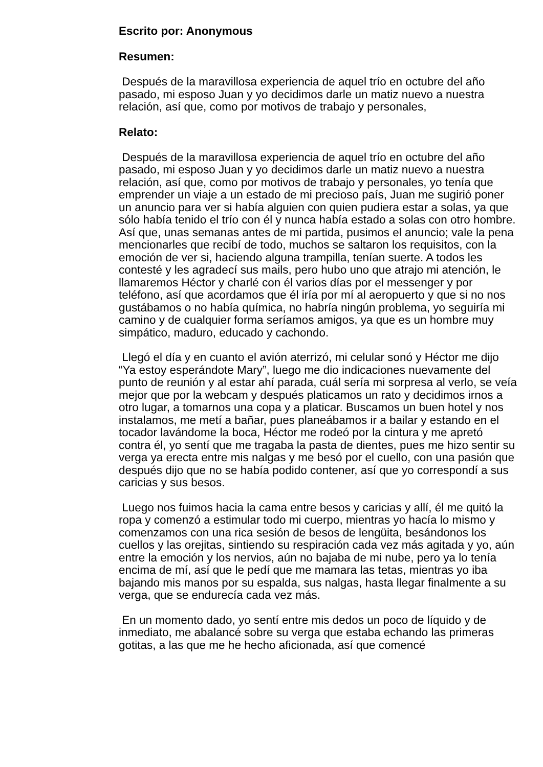Escrito por: Anonymous
Resumen:
Después de la maravillosa experiencia de aquel trío en octubre del año pasado, mi esposo Juan y yo decidimos darle un matiz nuevo a nuestra relación, así que, como por motivos de trabajo y personales,
Relato:
Después de la maravillosa experiencia de aquel trío en octubre del año pasado, mi esposo Juan y yo decidimos darle un matiz nuevo a nuestra relación, así que, como por motivos de trabajo y personales, yo tenía que emprender un viaje a un estado de mi precioso país, Juan me sugirió poner un anuncio para ver si había alguien con quien pudiera estar a solas, ya que sólo había tenido el trío con él y nunca había estado a solas con otro hombre. Así que, unas semanas antes de mi partida, pusimos el anuncio; vale la pena mencionarles que recibí de todo, muchos se saltaron los requisitos, con la emoción de ver si, haciendo alguna trampilla, tenían suerte. A todos les contesté y les agradecí sus mails, pero hubo uno que atrajo mi atención, le llamaremos Héctor y charlé con él varios días por el messenger y por teléfono, así que acordamos que él iría por mí al aeropuerto y que si no nos gustábamos o no había química, no habría ningún problema, yo seguiría mi camino y de cualquier forma seríamos amigos, ya que es un hombre muy simpático, maduro, educado y cachondo.
Llegó el día y en cuanto el avión aterrizó, mi celular sonó y Héctor me dijo “Ya estoy esperándote Mary”, luego me dio indicaciones nuevamente del punto de reunión y al estar ahí parada, cuál sería mi sorpresa al verlo, se veía mejor que por la webcam y después platicamos un rato y decidimos irnos a otro lugar, a tomarnos una copa y a platicar. Buscamos un buen hotel y nos instalamos, me metí a bañar, pues planeábamos ir a bailar y estando en el tocador lavándome la boca, Héctor me rodeó por la cintura y me apretó contra él, yo sentí que me tragaba la pasta de dientes, pues me hizo sentir su verga ya erecta entre mis nalgas y me besó por el cuello, con una pasión que después dijo que no se había podido contener, así que yo correspondí a sus caricias y sus besos.
Luego nos fuimos hacia la cama entre besos y caricias y allí, él me quitó la ropa y comenzó a estimular todo mi cuerpo, mientras yo hacía lo mismo y comenzamos con una rica sesión de besos de lengüita, besándonos los cuellos y las orejitas, sintiendo su respiración cada vez más agitada y yo, aún entre la emoción y los nervios, aún no bajaba de mi nube, pero ya lo tenía encima de mí, así que le pedí que me mamara las tetas, mientras yo iba bajando mis manos por su espalda, sus nalgas, hasta llegar finalmente a su verga, que se endurecía cada vez más.
En un momento dado, yo sentí entre mis dedos un poco de líquido y de inmediato, me abalancé sobre su verga que estaba echando las primeras gotitas, a las que me he hecho aficionada, así que comencé